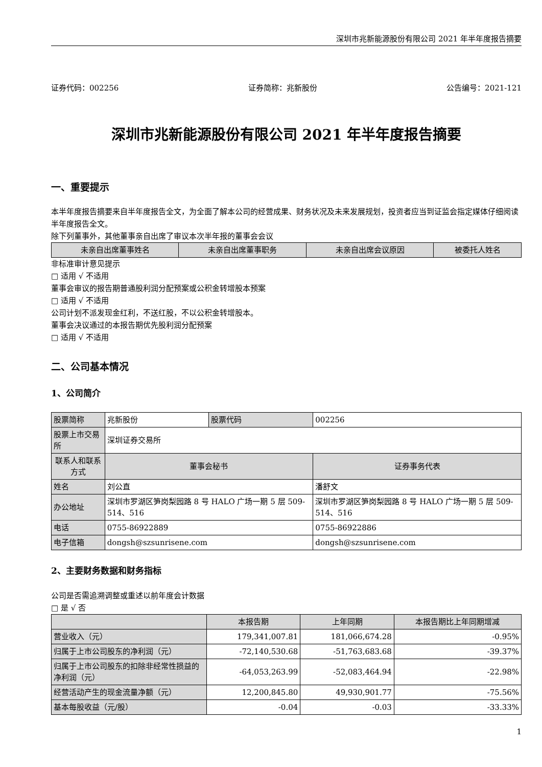深圳市兆新能源股份有限公司 2021 年半年度报告摘要
证券代码：002256 证券简称：兆新股份 公告编号：2021-121
深圳市兆新能源股份有限公司 2021 年半年度报告摘要
一、重要提示
本半年度报告摘要来自半年度报告全文，为全面了解本公司的经营成果、财务状况及未来发展规划，投资者应当到证监会指定媒体仔细阅读半年度报告全文。
除下列董事外，其他董事亲自出席了审议本次半年报的董事会会议
| 未亲自出席董事姓名 | 未亲自出席董事职务 | 未亲自出席会议原因 | 被委托人姓名 |
| --- | --- | --- | --- |
非标准审计意见提示
□ 适用 √ 不适用
董事会审议的报告期普通股利润分配预案或公积金转增股本预案
□ 适用 √ 不适用
公司计划不派发现金红利，不送红股，不以公积金转增股本。
董事会决议通过的本报告期优先股利润分配预案
□ 适用 √ 不适用
二、公司基本情况
1、公司简介
| 股票简称 | 兆新股份 | 股票代码 | 002256 |
| 股票上市交易所 | 深圳证券交易所 | | |
| 联系人和联系方式 | 董事会秘书 | | 证券事务代表 |
| 姓名 | 刘公直 | | 潘舒文 |
| 办公地址 | 深圳市罗湖区笋岗梨园路 8 号 HALO 广场一期 5 层 509-514、516 | | 深圳市罗湖区笋岗梨园路 8 号 HALO 广场一期 5 层 509-514、516 |
| 电话 | 0755-86922889 | | 0755-86922886 |
| 电子信箱 | dongsh@szsunrisene.com | | dongsh@szsunrisene.com |
2、主要财务数据和财务指标
公司是否需追溯调整或重述以前年度会计数据
□ 是 √ 否
| | 本报告期 | 上年同期 | 本报告期比上年同期增减 |
| --- | --- | --- | --- |
| 营业收入（元） | 179,341,007.81 | 181,066,674.28 | -0.95% |
| 归属于上市公司股东的净利润（元） | -72,140,530.68 | -51,763,683.68 | -39.37% |
| 归属于上市公司股东的扣除非经常性损益的净利润（元） | -64,053,263.99 | -52,083,464.94 | -22.98% |
| 经营活动产生的现金流量净额（元） | 12,200,845.80 | 49,930,901.77 | -75.56% |
| 基本每股收益（元/股） | -0.04 | -0.03 | -33.33% |
1